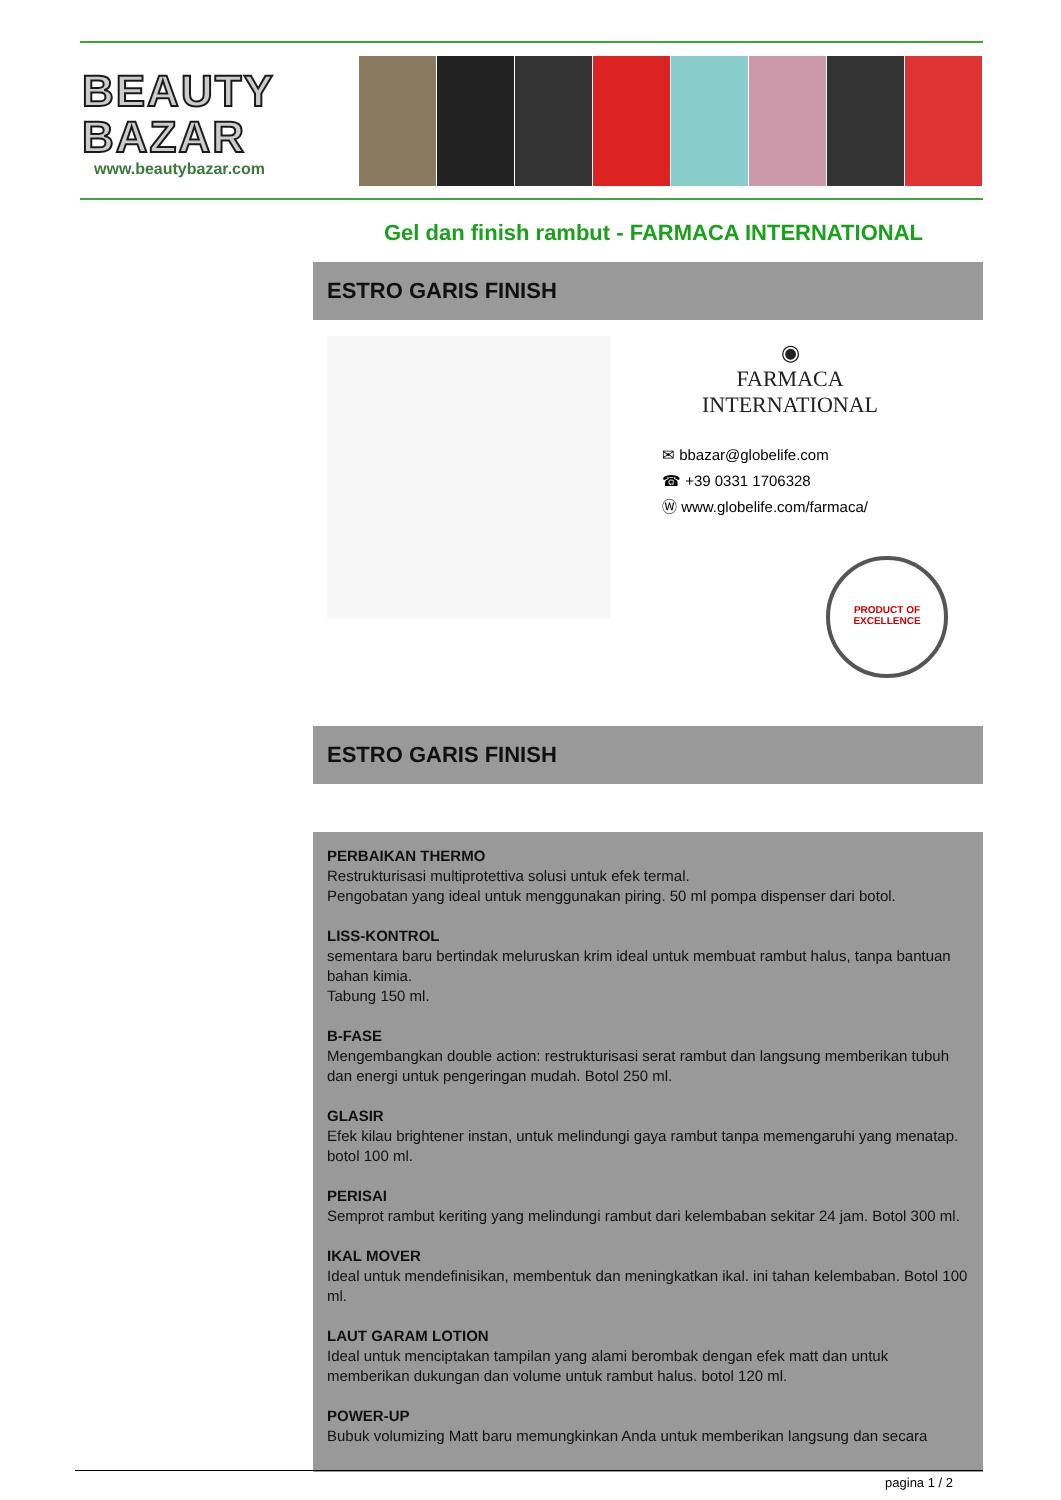BEAUTY
BAZAR
www.beautybazar.com
Gel dan finish rambut - FARMACA INTERNATIONAL
ESTRO GARIS FINISH
◉
FARMACA INTERNATIONAL
✉ bbazar@globelife.com
☎ +39 0331 1706328
Ⓦ www.globelife.com/farmaca/
PRODUCT OF EXCELLENCE
ESTRO GARIS FINISH
PERBAIKAN THERMO
Restrukturisasi multiprotettiva solusi untuk efek termal.
Pengobatan yang ideal untuk menggunakan piring. 50 ml pompa dispenser dari botol.
LISS-KONTROL
sementara baru bertindak meluruskan krim ideal untuk membuat rambut halus, tanpa bantuan bahan kimia.
Tabung 150 ml.
B-FASE
Mengembangkan double action: restrukturisasi serat rambut dan langsung memberikan tubuh dan energi untuk pengeringan mudah. Botol 250 ml.
GLASIR
Efek kilau brightener instan, untuk melindungi gaya rambut tanpa memengaruhi yang menatap. botol 100 ml.
PERISAI
Semprot rambut keriting yang melindungi rambut dari kelembaban sekitar 24 jam. Botol 300 ml.
IKAL MOVER
Ideal untuk mendefinisikan, membentuk dan meningkatkan ikal. ini tahan kelembaban. Botol 100 ml.
LAUT GARAM LOTION
Ideal untuk menciptakan tampilan yang alami berombak dengan efek matt dan untuk memberikan dukungan dan volume untuk rambut halus. botol 120 ml.
POWER-UP
Bubuk volumizing Matt baru memungkinkan Anda untuk memberikan langsung dan secara
pagina 1 / 2